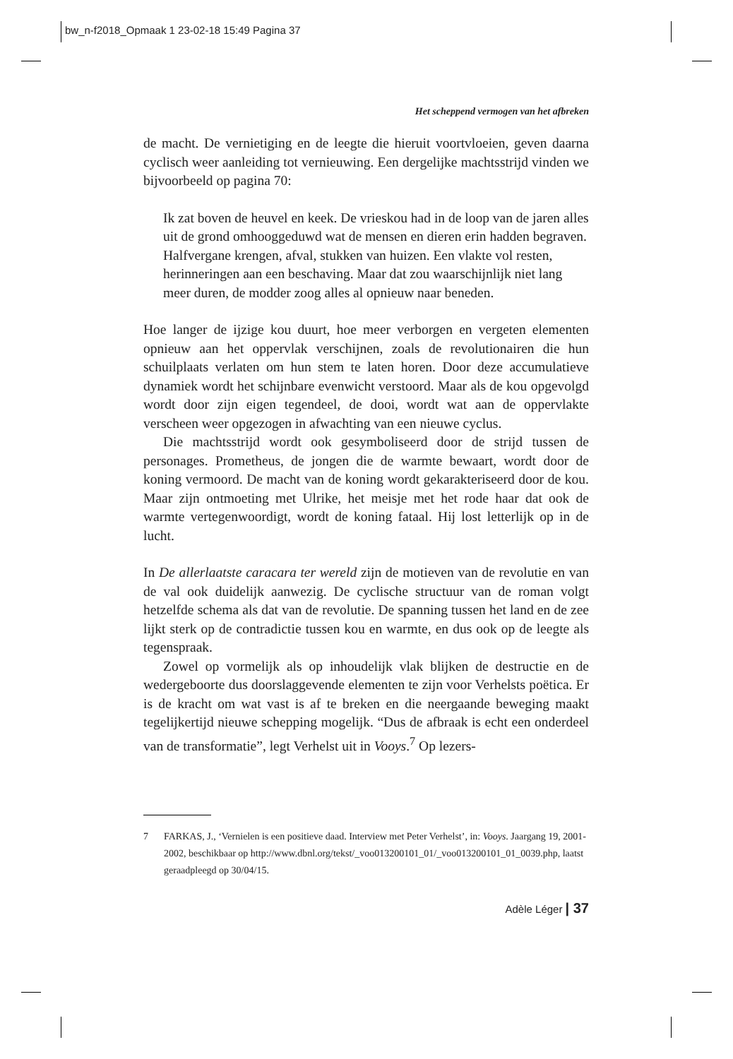bw_n-f2018_Opmaak 1 23-02-18 15:49 Pagina 37
Het scheppend vermogen van het afbreken
de macht. De vernietiging en de leegte die hieruit voortvloeien, geven daarna cyclisch weer aanleiding tot vernieuwing. Een dergelijke machtsstrijd vinden we bijvoorbeeld op pagina 70:
Ik zat boven de heuvel en keek. De vrieskou had in de loop van de jaren alles uit de grond omhooggeduwd wat de mensen en dieren erin hadden begraven. Halfvergane krengen, afval, stukken van huizen. Een vlakte vol resten, herinneringen aan een beschaving. Maar dat zou waarschijnlijk niet lang meer duren, de modder zoog alles al opnieuw naar beneden.
Hoe langer de ijzige kou duurt, hoe meer verborgen en vergeten elementen opnieuw aan het oppervlak verschijnen, zoals de revolutionairen die hun schuilplaats verlaten om hun stem te laten horen. Door deze accumulatieve dynamiek wordt het schijnbare evenwicht verstoord. Maar als de kou opgevolgd wordt door zijn eigen tegendeel, de dooi, wordt wat aan de oppervlakte verscheen weer opgezogen in afwachting van een nieuwe cyclus.
Die machtsstrijd wordt ook gesymboliseerd door de strijd tussen de personages. Prometheus, de jongen die de warmte bewaart, wordt door de koning vermoord. De macht van de koning wordt gekarakteriseerd door de kou. Maar zijn ontmoeting met Ulrike, het meisje met het rode haar dat ook de warmte vertegenwoordigt, wordt de koning fataal. Hij lost letterlijk op in de lucht.
In De allerlaatste caracara ter wereld zijn de motieven van de revolutie en van de val ook duidelijk aanwezig. De cyclische structuur van de roman volgt hetzelfde schema als dat van de revolutie. De spanning tussen het land en de zee lijkt sterk op de contradictie tussen kou en warmte, en dus ook op de leegte als tegenspraak.
Zowel op vormelijk als op inhoudelijk vlak blijken de destructie en de wedergeboorte dus doorslaggevende elementen te zijn voor Verhelsts poëtica. Er is de kracht om wat vast is af te breken en die neergaande beweging maakt tegelijkertijd nieuwe schepping mogelijk. “Dus de afbraak is echt een onderdeel van de transformatie”, legt Verhelst uit in Vooys.<sup>7</sup> Op lezers-
7 FARKAS, J., ‘Vernielen is een positieve daad. Interview met Peter Verhelst’, in: Vooys. Jaargang 19, 2001-2002, beschikbaar op http://www.dbnl.org/tekst/_voo013200101_01/_voo013200101_01_0039.php, laatst geraadpleegd op 30/04/15.
Adèle Léger | 37